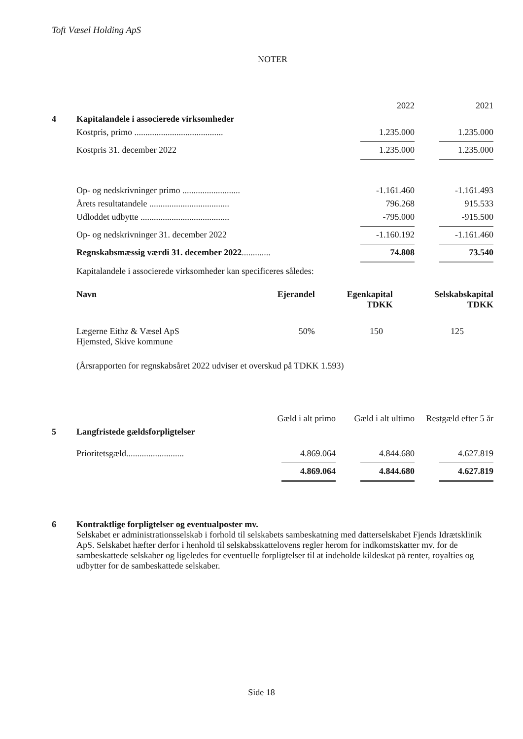Toft Væsel Holding ApS
NOTER
| | | 2022 | 2021 |
| 4 | Kapitalandele i associerede virksomheder | | |
| | Kostpris, primo ........................................ | 1.235.000 | 1.235.000 |
| | Kostpris 31. december 2022 | 1.235.000 | 1.235.000 |
| | Op- og nedskrivninger primo .......................... | -1.161.460 | -1.161.493 |
| | Årets resultatandele .................................... | 796.268 | 915.533 |
| | Udloddet udbytte ........................................ | -795.000 | -915.500 |
| | Op- og nedskrivninger 31. december 2022 | -1.160.192 | -1.161.460 |
| | Regnskabsmæssig værdi 31. december 2022 ............. | 74.808 | 73.540 |
| | Kapitalandele i associerede virksomheder kan specificeres således: | | |
| | Navn | Ejerandel | Egenkapital TDKK | Selskabskapital TDKK |
| | Lægerne Eithz & Væsel ApS Hjemsted, Skive kommune | 50% | 150 | 125 |
| | (Årsrapporten for regnskabsåret 2022 udviser et overskud på TDKK 1.593) | | | |
| | | Gæld i alt primo | Gæld i alt ultimo | Restgæld efter 5 år |
| 5 | Langfristede gældsforpligtelser | | | |
| | Prioritetsgæld.......................... | 4.869.064 | 4.844.680 | 4.627.819 |
| | | 4.869.064 | 4.844.680 | 4.627.819 |
| 6 | Kontraktlige forpligtelser og eventualposter mv. Selskabet er administrationsselskab i forhold til selskabets sambeskatning med datterselskabet Fjends Idrætsklinik ApS. Selskabet hæfter derfor i henhold til selskabsskattelovens regler herom for indkomstskatter mv. for de sambeskattede selskaber og ligeledes for eventuelle forpligtelser til at indeholde kildeskat på renter, royalties og udbytter for de sambeskattede selskaber. |
Side 18